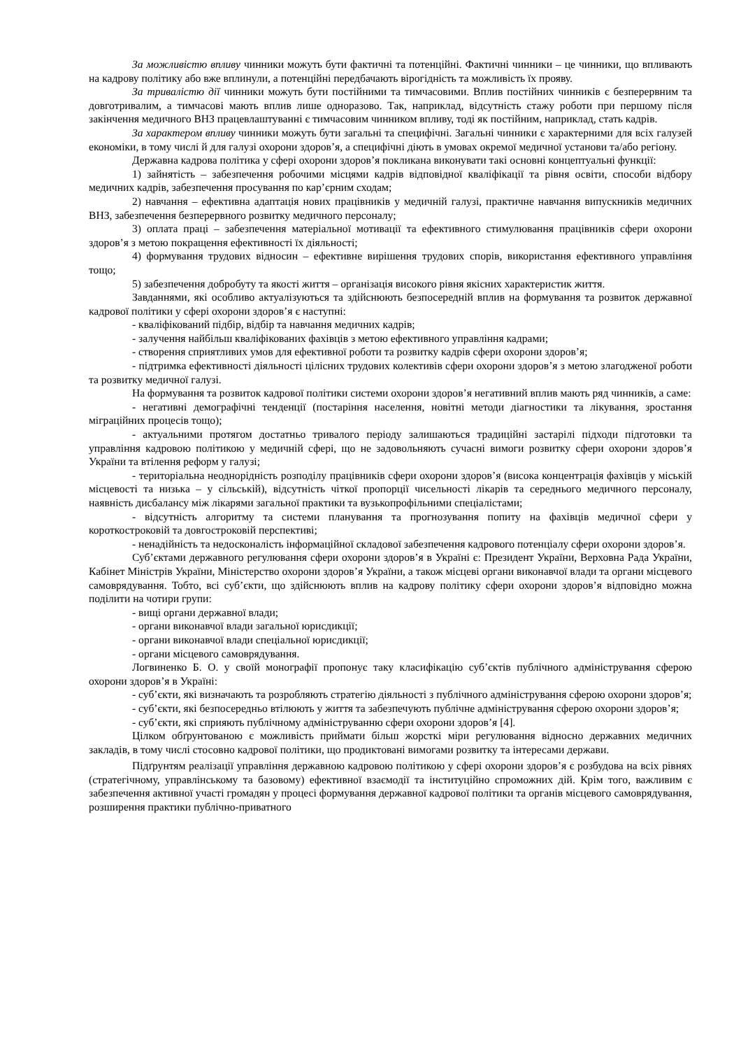За можливістю впливу чинники можуть бути фактичні та потенційні. Фактичні чинники – це чинники, що впливають на кадрову політику або вже вплинули, а потенційні передбачають вірогідність та можливість їх прояву.
За тривалістю дії чинники можуть бути постійними та тимчасовими. Вплив постійних чинників є безперервним та довготривалим, а тимчасові мають вплив лише одноразово. Так, наприклад, відсутність стажу роботи при першому після закінчення медичного ВНЗ працевлаштуванні є тимчасовим чинником впливу, тоді як постійним, наприклад, стать кадрів.
За характером впливу чинники можуть бути загальні та специфічні. Загальні чинники є характерними для всіх галузей економіки, в тому числі й для галузі охорони здоров’я, а специфічні діють в умовах окремої медичної установи та/або регіону.
Державна кадрова політика у сфері охорони здоров’я покликана виконувати такі основні концептуальні функції:
1) зайнятість – забезпечення робочими місцями кадрів відповідної кваліфікації та рівня освіти, способи відбору медичних кадрів, забезпечення просування по кар’єрним сходам;
2) навчання – ефективна адаптація нових працівників у медичній галузі, практичне навчання випускників медичних ВНЗ, забезпечення безперервного розвитку медичного персоналу;
3) оплата праці – забезпечення матеріальної мотивації та ефективного стимулювання працівників сфери охорони здоров’я з метою покращення ефективності їх діяльності;
4) формування трудових відносин – ефективне вирішення трудових спорів, використання ефективного управління тощо;
5) забезпечення добробуту та якості життя – організація високого рівня якісних характеристик життя.
Завданнями, які особливо актуалізуються та здійснюють безпосередній вплив на формування та розвиток державної кадрової політики у сфері охорони здоров’я є наступні:
- кваліфікований підбір, відбір та навчання медичних кадрів;
- залучення найбільш кваліфікованих фахівців з метою ефективного управління кадрами;
- створення сприятливих умов для ефективної роботи та розвитку кадрів сфери охорони здоров’я;
- підтримка ефективності діяльності цілісних трудових колективів сфери охорони здоров’я з метою злагодженої роботи та розвитку медичної галузі.
На формування та розвиток кадрової політики системи охорони здоров’я негативний вплив мають ряд чинників, а саме:
- негативні демографічні тенденції (постаріння населення, новітні методи діагностики та лікування, зростання міграційних процесів тощо);
- актуальними протягом достатньо тривалого періоду залишаються традиційні застарілі підходи підготовки та управління кадровою політикою у медичній сфері, що не задовольняють сучасні вимоги розвитку сфери охорони здоров’я України та втілення реформ у галузі;
- територіальна неоднорідність розподілу працівників сфери охорони здоров’я (висока концентрація фахівців у міській місцевості та низька – у сільській), відсутність чіткої пропорції чисельності лікарів та середнього медичного персоналу, наявність дисбалансу між лікарями загальної практики та вузькопрофільними спеціалістами;
- відсутність алгоритму та системи планування та прогнозування попиту на фахівців медичної сфери у короткостроковій та довгостроковій перспективі;
- ненадійність та недосконалість інформаційної складової забезпечення кадрового потенціалу сфери охорони здоров’я.
Суб’єктами державного регулювання сфери охорони здоров’я в Україні є: Президент України, Верховна Рада України, Кабінет Міністрів України, Міністерство охорони здоров’я України, а також місцеві органи виконавчої влади та органи місцевого самоврядування. Тобто, всі суб’єкти, що здійснюють вплив на кадрову політику сфери охорони здоров’я відповідно можна поділити на чотири групи:
- вищі органи державної влади;
- органи виконавчої влади загальної юрисдикції;
- органи виконавчої влади спеціальної юрисдикції;
- органи місцевого самоврядування.
Логвиненко Б. О. у своїй монографії пропонує таку класифікацію суб’єктів публічного адміністрування сферою охорони здоров’я в Україні:
- суб’єкти, які визначають та розробляють стратегію діяльності з публічного адміністрування сферою охорони здоров’я;
- суб’єкти, які безпосередньо втілюють у життя та забезпечують публічне адміністрування сферою охорони здоров’я;
- суб’єкти, які сприяють публічному адмініструванню сфери охорони здоров’я [4].
Цілком обґрунтованою є можливість приймати більш жорсткі міри регулювання відносно державних медичних закладів, в тому числі стосовно кадрової політики, що продиктовані вимогами розвитку та інтересами держави.
Підґрунтям реалізації управління державною кадровою політикою у сфері охорони здоров’я є розбудова на всіх рівнях (стратегічному, управлінському та базовому) ефективної взаємодії та інституційно спроможних дій. Крім того, важливим є забезпечення активної участі громадян у процесі формування державної кадрової політики та органів місцевого самоврядування, розширення практики публічно-приватного